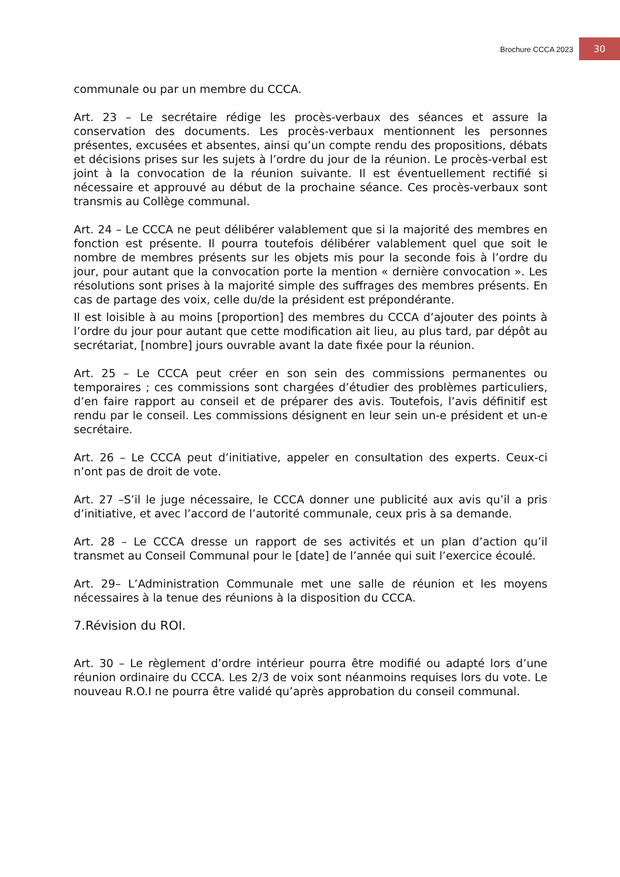Brochure CCCA 2023
30
communale ou par un membre du CCCA.
Art. 23 – Le secrétaire rédige les procès-verbaux des séances et assure la conservation des documents. Les procès-verbaux mentionnent les personnes présentes, excusées et absentes, ainsi qu’un compte rendu des propositions, débats et décisions prises sur les sujets à l’ordre du jour de la réunion. Le procès-verbal est joint à la convocation de la réunion suivante. Il est éventuellement rectifié si nécessaire et approuvé au début de la prochaine séance. Ces procès-verbaux sont transmis au Collège communal.
Art. 24 – Le CCCA ne peut délibérer valablement que si la majorité des membres en fonction est présente. Il pourra toutefois délibérer valablement quel que soit le nombre de membres présents sur les objets mis pour la seconde fois à l’ordre du jour, pour autant que la convocation porte la mention « dernière convocation ». Les résolutions sont prises à la majorité simple des suffrages des membres présents. En cas de partage des voix, celle du/de la président est prépondérante.
Il est loisible à au moins [proportion] des membres du CCCA d’ajouter des points à l’ordre du jour pour autant que cette modification ait lieu, au plus tard, par dépôt au secrétariat, [nombre] jours ouvrable avant la date fixée pour la réunion.
Art. 25 – Le CCCA peut créer en son sein des commissions permanentes ou temporaires ; ces commissions sont chargées d’étudier des problèmes particuliers, d’en faire rapport au conseil et de préparer des avis. Toutefois, l’avis définitif est rendu par le conseil. Les commissions désignent en leur sein un-e président et un-e secrétaire.
Art. 26 – Le CCCA peut d’initiative, appeler en consultation des experts. Ceux-ci n’ont pas de droit de vote.
Art. 27 –S’il le juge nécessaire, le CCCA donner une publicité aux avis qu’il a pris d’initiative, et avec l’accord de l’autorité communale, ceux pris à sa demande.
Art. 28 – Le CCCA dresse un rapport de ses activités et un plan d’action qu’il transmet au Conseil Communal pour le [date] de l’année qui suit l’exercice écoulé.
Art. 29– L’Administration Communale met une salle de réunion et les moyens nécessaires à la tenue des réunions à la disposition du CCCA.
7.Révision du ROI.
Art. 30 – Le règlement d’ordre intérieur pourra être modifié ou adapté lors d’une réunion ordinaire du CCCA. Les 2/3 de voix sont néanmoins requises lors du vote. Le nouveau R.O.I ne pourra être validé qu’après approbation du conseil communal.